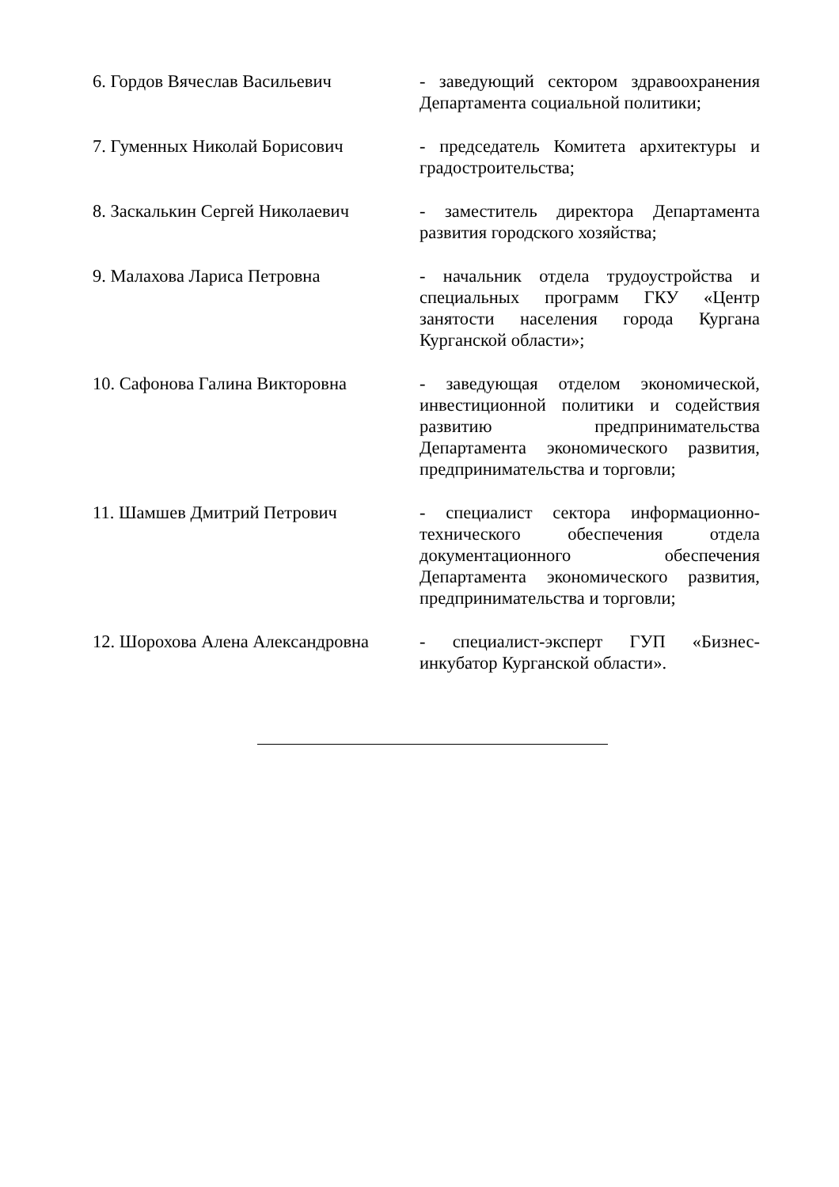6. Гордов Вячеслав Васильевич - заведующий сектором здравоохранения Департамента социальной политики;
7. Гуменных Николай Борисович - председатель Комитета архитектуры и градостроительства;
8. Заскалькин Сергей Николаевич
- заместитель директора Департамента развития городского хозяйства;
9. Малахова Лариса Петровна - начальник отдела трудоустройства и специальных программ ГКУ «Центр занятости населения города Кургана Курганской области»;
10. Сафонова Галина Викторовна - заведующая отделом экономической, инвестиционной политики и содействия развитию предпринимательства Департамента экономического развития, предпринимательства и торговли;
11. Шамшев Дмитрий Петрович - специалист сектора информационно-технического обеспечения отдела документационного обеспечения Департамента экономического развития, предпринимательства и торговли;
12. Шорохова Алена Александровна
- специалист-эксперт ГУП «Бизнес-инкубатор Курганской области».